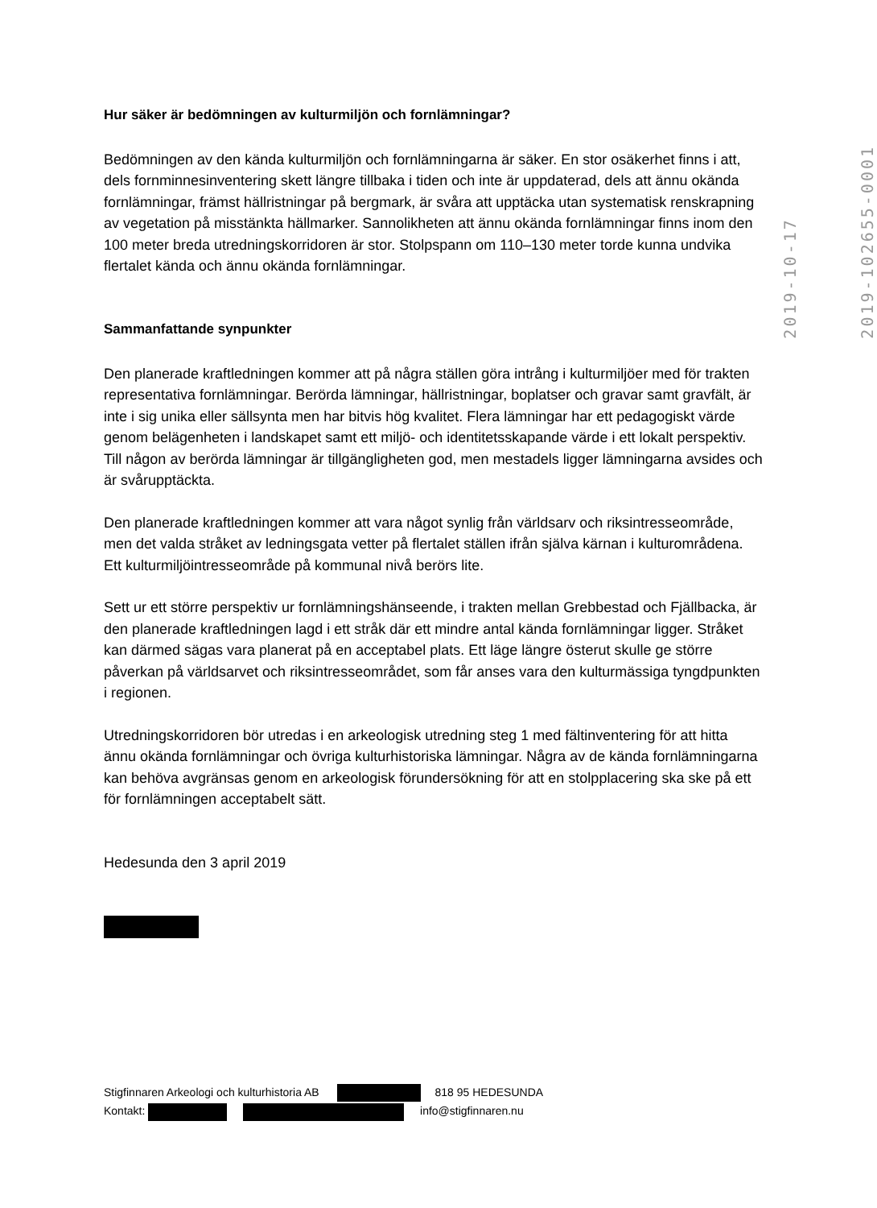Hur säker är bedömningen av kulturmiljön och fornlämningar?
Bedömningen av den kända kulturmiljön och fornlämningarna är säker. En stor osäkerhet finns i att, dels fornminnesinventering skett längre tillbaka i tiden och inte är uppdaterad, dels att ännu okända fornlämningar, främst hällristningar på bergmark, är svåra att upptäcka utan systematisk renskrapning av vegetation på misstänkta hällmarker. Sannolikheten att ännu okända fornlämningar finns inom den 100 meter breda utredningskorridoren är stor. Stolpspann om 110–130 meter torde kunna undvika flertalet kända och ännu okända fornlämningar.
Sammanfattande synpunkter
Den planerade kraftledningen kommer att på några ställen göra intrång i kulturmiljöer med för trakten representativa fornlämningar. Berörda lämningar, hällristningar, boplatser och gravar samt gravfält, är inte i sig unika eller sällsynta men har bitvis hög kvalitet. Flera lämningar har ett pedagogiskt värde genom belägenheten i landskapet samt ett miljö- och identitetsskapande värde i ett lokalt perspektiv. Till någon av berörda lämningar är tillgängligheten god, men mestadels ligger lämningarna avsides och är svårupptäckta.
Den planerade kraftledningen kommer att vara något synlig från världsarv och riksintresseområde, men det valda stråket av ledningsgata vetter på flertalet ställen ifrån själva kärnan i kulturområdena. Ett kulturmiljöintresseområde på kommunal nivå berörs lite.
Sett ur ett större perspektiv ur fornlämningshänseende, i trakten mellan Grebbestad och Fjällbacka, är den planerade kraftledningen lagd i ett stråk där ett mindre antal kända fornlämningar ligger. Stråket kan därmed sägas vara planerat på en acceptabel plats. Ett läge längre österut skulle ge större påverkan på världsarvet och riksintresseområdet, som får anses vara den kulturmässiga tyngdpunkten i regionen.
Utredningskorridoren bör utredas i en arkeologisk utredning steg 1 med fältinventering för att hitta ännu okända fornlämningar och övriga kulturhistoriska lämningar. Några av de kända fornlämningarna kan behöva avgränsas genom en arkeologisk förundersökning för att en stolpplacering ska ske på ett för fornlämningen acceptabelt sätt.
Hedesunda den 3 april 2019
2019-10-17
2019-102655-0001
Stigfinnaren Arkeologi och kulturhistoria AB 818 95 HEDESUNDA
Kontakt: info@stigfinnaren.nu